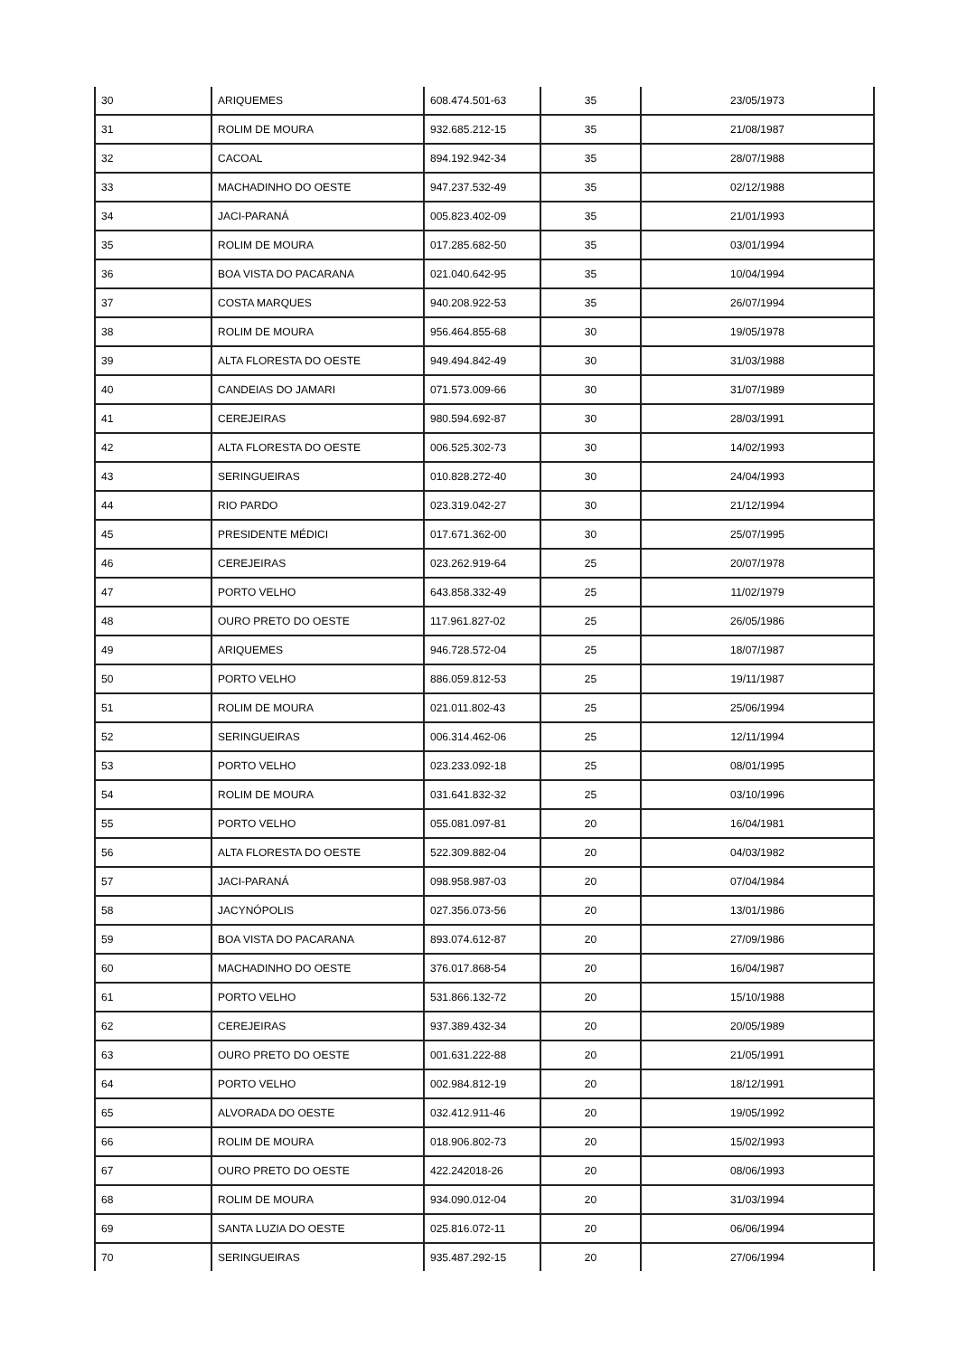| 30 | ARIQUEMES | 608.474.501-63 | 35 | 23/05/1973 |
| 31 | ROLIM DE MOURA | 932.685.212-15 | 35 | 21/08/1987 |
| 32 | CACOAL | 894.192.942-34 | 35 | 28/07/1988 |
| 33 | MACHADINHO DO OESTE | 947.237.532-49 | 35 | 02/12/1988 |
| 34 | JACI-PARANÁ | 005.823.402-09 | 35 | 21/01/1993 |
| 35 | ROLIM DE MOURA | 017.285.682-50 | 35 | 03/01/1994 |
| 36 | BOA VISTA DO PACARANA | 021.040.642-95 | 35 | 10/04/1994 |
| 37 | COSTA MARQUES | 940.208.922-53 | 35 | 26/07/1994 |
| 38 | ROLIM DE MOURA | 956.464.855-68 | 30 | 19/05/1978 |
| 39 | ALTA FLORESTA DO OESTE | 949.494.842-49 | 30 | 31/03/1988 |
| 40 | CANDEIAS DO JAMARI | 071.573.009-66 | 30 | 31/07/1989 |
| 41 | CEREJEIRAS | 980.594.692-87 | 30 | 28/03/1991 |
| 42 | ALTA FLORESTA DO OESTE | 006.525.302-73 | 30 | 14/02/1993 |
| 43 | SERINGUEIRAS | 010.828.272-40 | 30 | 24/04/1993 |
| 44 | RIO PARDO | 023.319.042-27 | 30 | 21/12/1994 |
| 45 | PRESIDENTE MÉDICI | 017.671.362-00 | 30 | 25/07/1995 |
| 46 | CEREJEIRAS | 023.262.919-64 | 25 | 20/07/1978 |
| 47 | PORTO VELHO | 643.858.332-49 | 25 | 11/02/1979 |
| 48 | OURO PRETO DO OESTE | 117.961.827-02 | 25 | 26/05/1986 |
| 49 | ARIQUEMES | 946.728.572-04 | 25 | 18/07/1987 |
| 50 | PORTO VELHO | 886.059.812-53 | 25 | 19/11/1987 |
| 51 | ROLIM DE MOURA | 021.011.802-43 | 25 | 25/06/1994 |
| 52 | SERINGUEIRAS | 006.314.462-06 | 25 | 12/11/1994 |
| 53 | PORTO VELHO | 023.233.092-18 | 25 | 08/01/1995 |
| 54 | ROLIM DE MOURA | 031.641.832-32 | 25 | 03/10/1996 |
| 55 | PORTO VELHO | 055.081.097-81 | 20 | 16/04/1981 |
| 56 | ALTA FLORESTA DO OESTE | 522.309.882-04 | 20 | 04/03/1982 |
| 57 | JACI-PARANÁ | 098.958.987-03 | 20 | 07/04/1984 |
| 58 | JACYNÓPOLIS | 027.356.073-56 | 20 | 13/01/1986 |
| 59 | BOA VISTA DO PACARANA | 893.074.612-87 | 20 | 27/09/1986 |
| 60 | MACHADINHO DO OESTE | 376.017.868-54 | 20 | 16/04/1987 |
| 61 | PORTO VELHO | 531.866.132-72 | 20 | 15/10/1988 |
| 62 | CEREJEIRAS | 937.389.432-34 | 20 | 20/05/1989 |
| 63 | OURO PRETO DO OESTE | 001.631.222-88 | 20 | 21/05/1991 |
| 64 | PORTO VELHO | 002.984.812-19 | 20 | 18/12/1991 |
| 65 | ALVORADA DO OESTE | 032.412.911-46 | 20 | 19/05/1992 |
| 66 | ROLIM DE MOURA | 018.906.802-73 | 20 | 15/02/1993 |
| 67 | OURO PRETO DO OESTE | 422.242018-26 | 20 | 08/06/1993 |
| 68 | ROLIM DE MOURA | 934.090.012-04 | 20 | 31/03/1994 |
| 69 | SANTA LUZIA DO OESTE | 025.816.072-11 | 20 | 06/06/1994 |
| 70 | SERINGUEIRAS | 935.487.292-15 | 20 | 27/06/1994 |